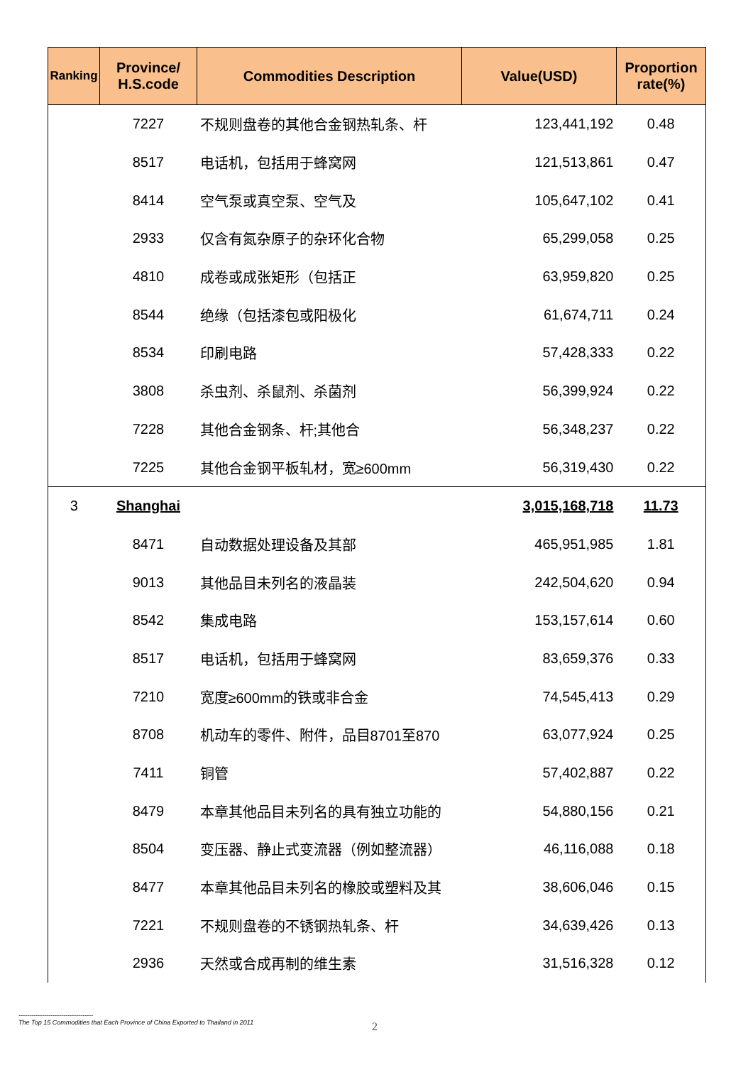| Ranking | Province/ H.S.code | Commodities Description | Value(USD) | Proportion rate(%) |
| --- | --- | --- | --- | --- |
| | 7227 | 不规则盘卷的其他合金钢热轧条、杆 | 123,441,192 | 0.48 |
| | 8517 | 电话机，包括用于蜂窝网 | 121,513,861 | 0.47 |
| | 8414 | 空气泵或真空泵、空气及 | 105,647,102 | 0.41 |
| | 2933 | 仅含有氮杂原子的杂环化合物 | 65,299,058 | 0.25 |
| | 4810 | 成卷或成张矩形（包括正 | 63,959,820 | 0.25 |
| | 8544 | 绝缘（包括漆包或阳极化 | 61,674,711 | 0.24 |
| | 8534 | 印刷电路 | 57,428,333 | 0.22 |
| | 3808 | 杀虫剂、杀鼠剂、杀菌剂 | 56,399,924 | 0.22 |
| | 7228 | 其他合金钢条、杆;其他合 | 56,348,237 | 0.22 |
| | 7225 | 其他合金钢平板轧材，宽≥600mm | 56,319,430 | 0.22 |
| 3 | Shanghai | | 3,015,168,718 | 11.73 |
| | 8471 | 自动数据处理设备及其部 | 465,951,985 | 1.81 |
| | 9013 | 其他品目未列名的液晶装 | 242,504,620 | 0.94 |
| | 8542 | 集成电路 | 153,157,614 | 0.60 |
| | 8517 | 电话机，包括用于蜂窝网 | 83,659,376 | 0.33 |
| | 7210 | 宽度≥600mm的铁或非合金 | 74,545,413 | 0.29 |
| | 8708 | 机动车的零件、附件，品目8701至870 | 63,077,924 | 0.25 |
| | 7411 | 铜管 | 57,402,887 | 0.22 |
| | 8479 | 本章其他品目未列名的具有独立功能的 | 54,880,156 | 0.21 |
| | 8504 | 变压器、静止式变流器（例如整流器） | 46,116,088 | 0.18 |
| | 8477 | 本章其他品目未列名的橡胶或塑料及其 | 38,606,046 | 0.15 |
| | 7221 | 不规则盘卷的不锈钢热轧条、杆 | 34,639,426 | 0.13 |
| | 2936 | 天然或合成再制的维生素 | 31,516,328 | 0.12 |
-----------------------------------
The Top 15 Commodities that Each Province of China Exported to Thailand in 2011
2